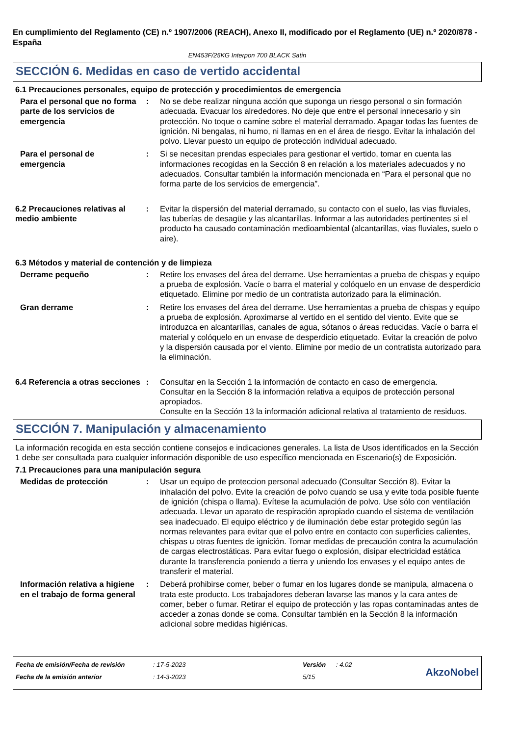En cumplimiento del Reglamento (CE) n.º 1907/2006 (REACH), Anexo II, modificado por el Reglamento (UE) n.º 2020/878 - España
EN453F/25KG Interpon 700 BLACK Satin
SECCIÓN 6. Medidas en caso de vertido accidental
6.1 Precauciones personales, equipo de protección y procedimientos de emergencia
Para el personal que no forma parte de los servicios de emergencia
: No se debe realizar ninguna acción que suponga un riesgo personal o sin formación adecuada. Evacuar los alrededores. No deje que entre el personal innecesario y sin protección. No toque o camine sobre el material derramado. Apagar todas las fuentes de ignición. Ni bengalas, ni humo, ni llamas en en el área de riesgo. Evitar la inhalación del polvo. Llevar puesto un equipo de protección individual adecuado.
Para el personal de emergencia
: Si se necesitan prendas especiales para gestionar el vertido, tomar en cuenta las informaciones recogidas en la Sección 8 en relación a los materiales adecuados y no adecuados. Consultar también la información mencionada en “Para el personal que no forma parte de los servicios de emergencia”.
6.2 Precauciones relativas al medio ambiente
: Evitar la dispersión del material derramado, su contacto con el suelo, las vias fluviales, las tuberías de desagüe y las alcantarillas. Informar a las autoridades pertinentes si el producto ha causado contaminación medioambiental (alcantarillas, vias fluviales, suelo o aire).
6.3 Métodos y material de contención y de limpieza
Derrame pequeño : Retire los envases del área del derrame. Use herramientas a prueba de chispas y equipo a prueba de explosión. Vacíe o barra el material y colóquelo en un envase de desperdicio etiquetado. Elimine por medio de un contratista autorizado para la eliminación.
Gran derrame : Retire los envases del área del derrame. Use herramientas a prueba de chispas y equipo a prueba de explosión. Aproximarse al vertido en el sentido del viento. Evite que se introduzca en alcantarillas, canales de agua, sótanos o áreas reducidas. Vacíe o barra el material y colóquelo en un envase de desperdicio etiquetado. Evitar la creación de polvo y la dispersión causada por el viento. Elimine por medio de un contratista autorizado para la eliminación.
6.4 Referencia a otras secciones
: Consultar en la Sección 1 la información de contacto en caso de emergencia.
Consultar en la Sección 8 la información relativa a equipos de protección personal apropiados.
Consulte en la Sección 13 la información adicional relativa al tratamiento de residuos.
SECCIÓN 7. Manipulación y almacenamiento
La información recogida en esta sección contiene consejos e indicaciones generales. La lista de Usos identificados en la Sección 1 debe ser consultada para cualquier información disponible de uso específico mencionada en Escenario(s) de Exposición.
7.1 Precauciones para una manipulación segura
Medidas de protección : Usar un equipo de proteccion personal adecuado (Consultar Sección 8). Evitar la inhalación del polvo. Evite la creación de polvo cuando se usa y evite toda posible fuente de ignición (chispa o llama). Evítese la acumulación de polvo. Use sólo con ventilación adecuada. Llevar un aparato de respiración apropiado cuando el sistema de ventilación sea inadecuado. El equipo eléctrico y de iluminación debe estar protegido según las normas relevantes para evitar que el polvo entre en contacto con superficies calientes, chispas u otras fuentes de ignición. Tomar medidas de precaución contra la acumulación de cargas electrostáticas. Para evitar fuego o explosión, disipar electricidad estática durante la transferencia poniendo a tierra y uniendo los envases y el equipo antes de transferir el material.
Información relativa a higiene en el trabajo de forma general
: Deberá prohibirse comer, beber o fumar en los lugares donde se manipula, almacena o trata este producto. Los trabajadores deberan lavarse las manos y la cara antes de comer, beber o fumar. Retirar el equipo de protección y las ropas contaminadas antes de acceder a zonas donde se coma. Consultar también en la Sección 8 la información adicional sobre medidas higiénicas.
Fecha de emisión/Fecha de revisión
Fecha de la emisión anterior
: 17-5-2023
: 14-3-2023
Versión
5/15
: 4.02
AkzoNobel